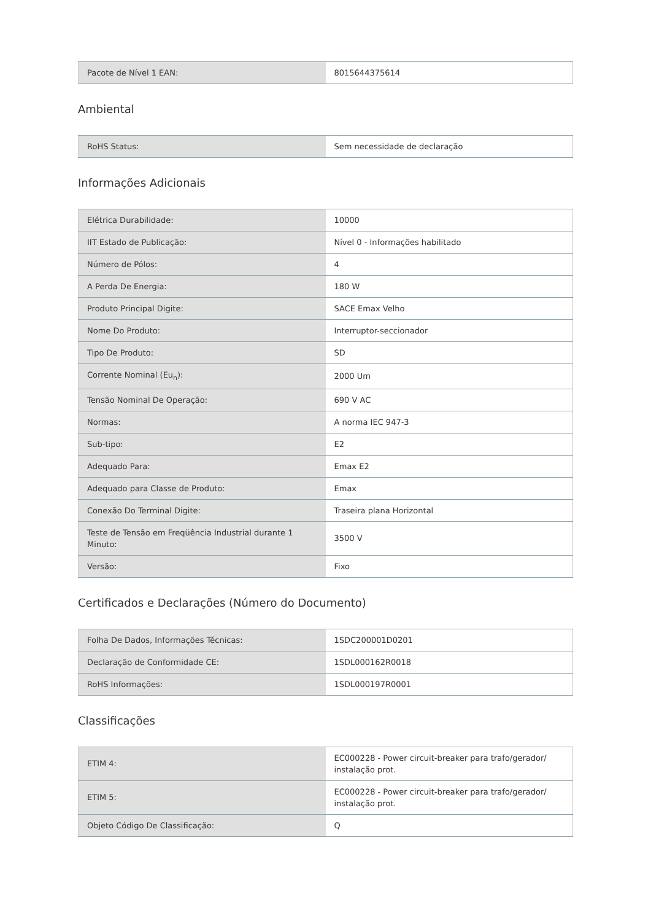| Pacote de Nível 1 EAN: | 8015644375614 |
Ambiental
| RoHS Status: | Sem necessidade de declaração |
Informações Adicionais
| Elétrica Durabilidade: | 10000 |
| IIT Estado de Publicação: | Nível 0 - Informações habilitado |
| Número de Pólos: | 4 |
| A Perda De Energia: | 180 W |
| Produto Principal Digite: | SACE Emax Velho |
| Nome Do Produto: | Interruptor-seccionador |
| Tipo De Produto: | SD |
| Corrente Nominal (Eu<sub>n</sub>): | 2000 Um |
| Tensão Nominal De Operação: | 690 V AC |
| Normas: | A norma IEC 947-3 |
| Sub-tipo: | E2 |
| Adequado Para: | Emax E2 |
| Adequado para Classe de Produto: | Emax |
| Conexão Do Terminal Digite: | Traseira plana Horizontal |
| Teste de Tensão em Freqüência Industrial durante 1 Minuto: | 3500 V |
| Versão: | Fixo |
Certificados e Declarações (Número do Documento)
| Folha De Dados, Informações Técnicas: | 1SDC200001D0201 |
| Declaração de Conformidade CE: | 1SDL000162R0018 |
| RoHS Informações: | 1SDL000197R0001 |
Classificações
| ETIM 4: | EC000228 - Power circuit-breaker para trafo/gerador/ instalação prot. |
| ETIM 5: | EC000228 - Power circuit-breaker para trafo/gerador/ instalação prot. |
| Objeto Código De Classificação: | Q |